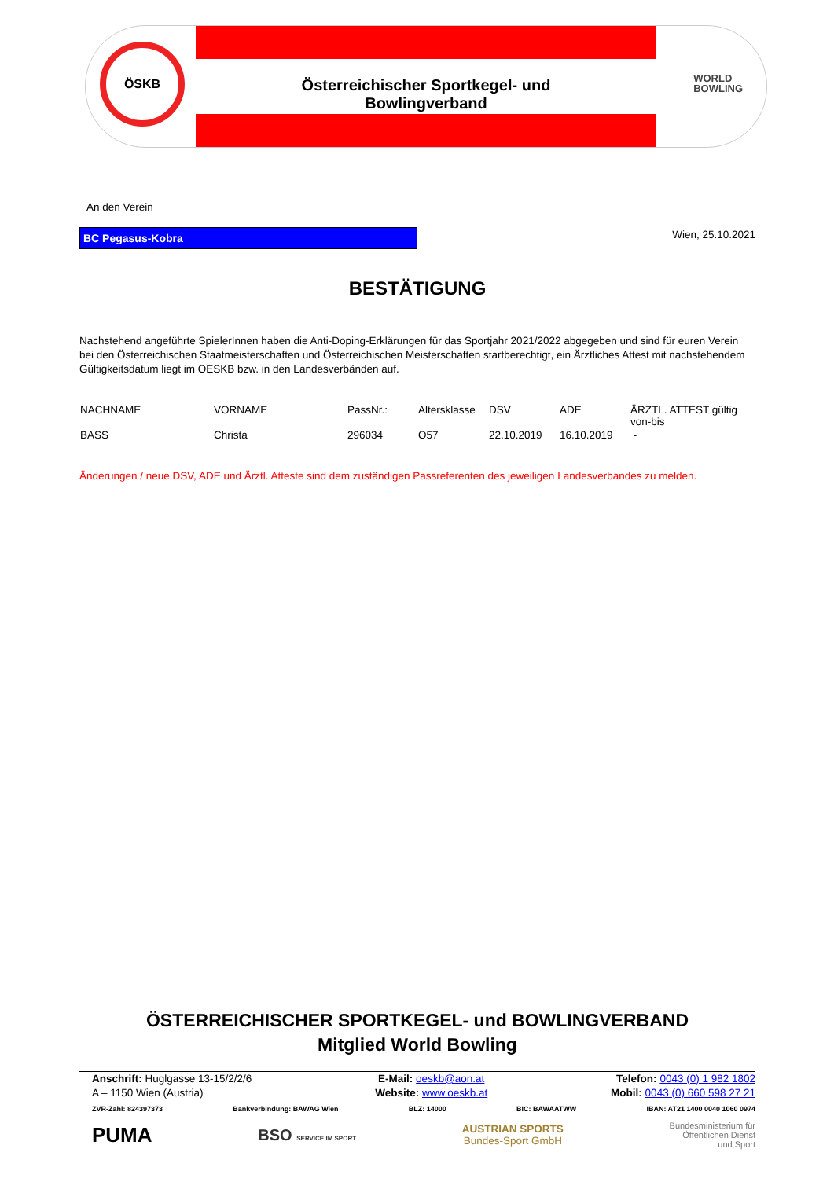ÖSKB
Österreichischer Sportkegel- und Bowlingverband
WORLD
BOWLING
An den Verein
BC Pegasus-Kobra
Wien, 25.10.2021
BESTÄTIGUNG
Nachstehend angeführte SpielerInnen haben die Anti-Doping-Erklärungen für das Sportjahr 2021/2022 abgegeben und sind für euren Verein bei den Österreichischen Staatmeisterschaften und Österreichischen Meisterschaften startberechtigt, ein Ärztliches Attest mit nachstehendem Gültigkeitsdatum liegt im OESKB bzw. in den Landesverbänden auf.
| NACHNAME | VORNAME | PassNr.: | Altersklasse | DSV | ADE | ÄRZTL. ATTEST gültig von-bis |
| --- | --- | --- | --- | --- | --- | --- |
| BASS | Christa | 296034 | O57 | 22.10.2019 | 16.10.2019 | - |
Änderungen / neue DSV, ADE und Ärztl. Atteste sind dem zuständigen Passreferenten des jeweiligen Landesverbandes zu melden.
ÖSTERREICHISCHER SPORTKEGEL- und BOWLINGVERBAND
Mitglied World Bowling
Anschrift: Huglgasse 13-15/2/2/6
A – 1150 Wien (Austria)
E-Mail: oeskb@aon.at
Website: www.oeskb.at
Telefon: 0043 (0) 1 982 1802
Mobil: 0043 (0) 660 598 27 21
ZVR-Zahl: 824397373 Bankverbindung: BAWAG Wien BLZ: 14000 BIC: BAWAATWW IBAN: AT21 1400 0040 1060 0974
PUMA BSO SERVICE IM SPORT AUSTRIAN SPORTS
Bundes-Sport GmbH Bundesministerium für
Öffentlichen Dienst
und Sport